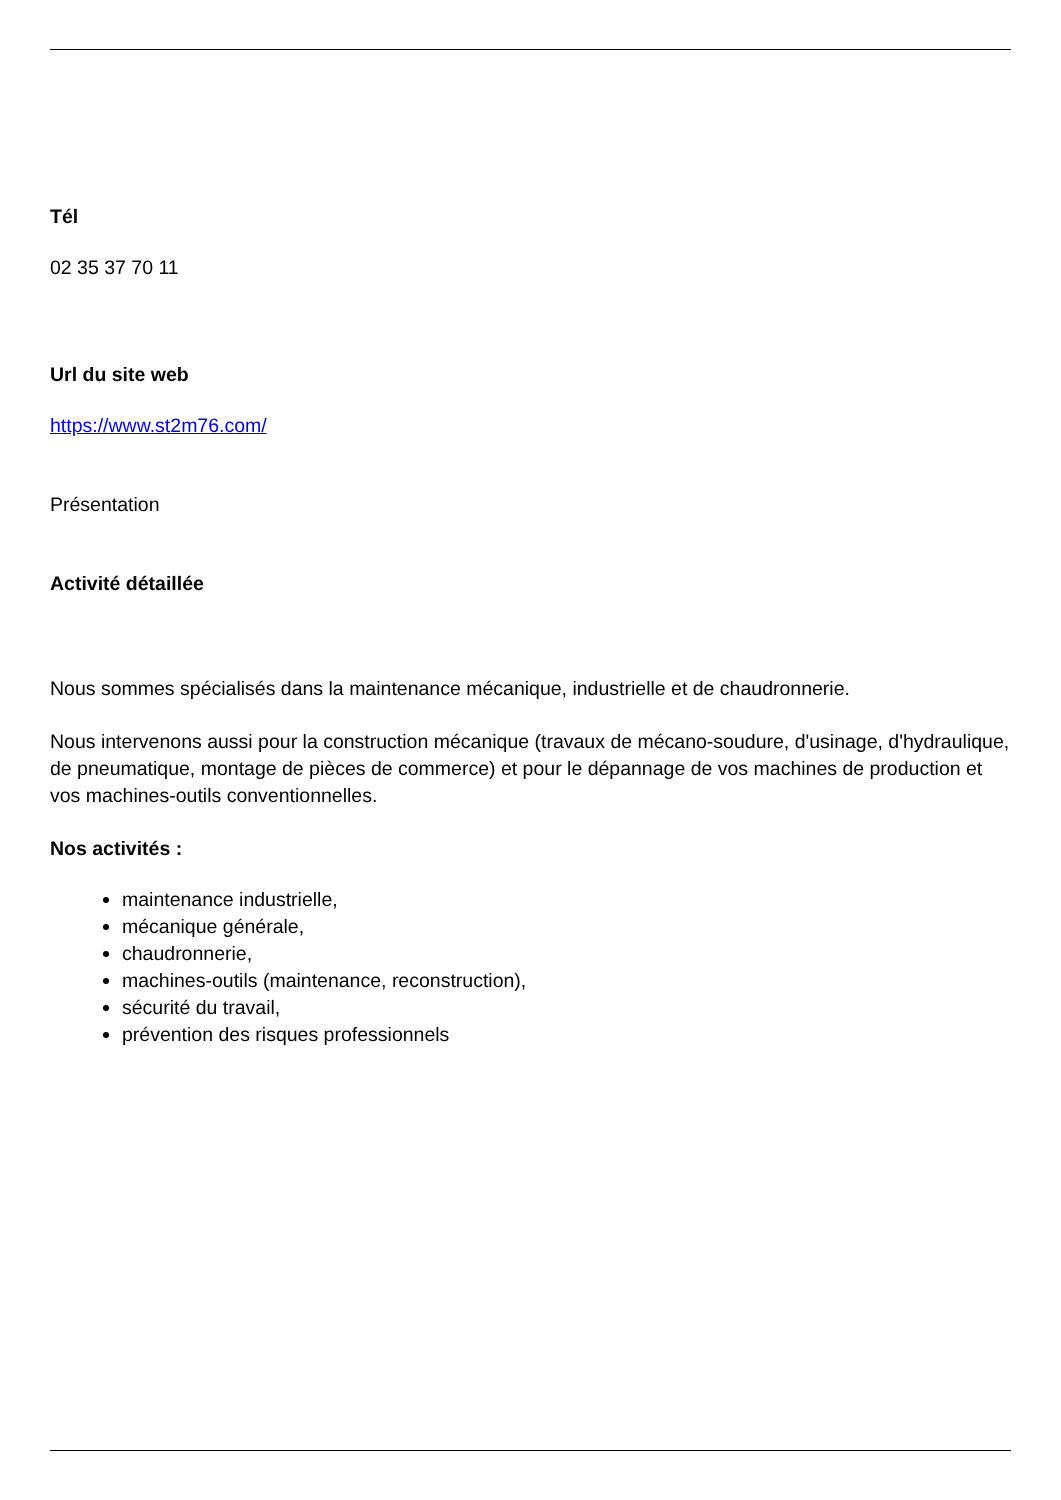Tél
02 35 37 70 11
Url du site web
https://www.st2m76.com/
Présentation
Activité détaillée
Nous sommes spécialisés dans la maintenance mécanique, industrielle et de chaudronnerie.
Nous intervenons aussi pour la construction mécanique (travaux de mécano-soudure, d'usinage, d'hydraulique, de pneumatique, montage de pièces de commerce) et pour le dépannage de vos machines de production et vos machines-outils conventionnelles.
Nos activités :
maintenance industrielle,
mécanique générale,
chaudronnerie,
machines-outils (maintenance, reconstruction),
sécurité du travail,
prévention des risques professionnels